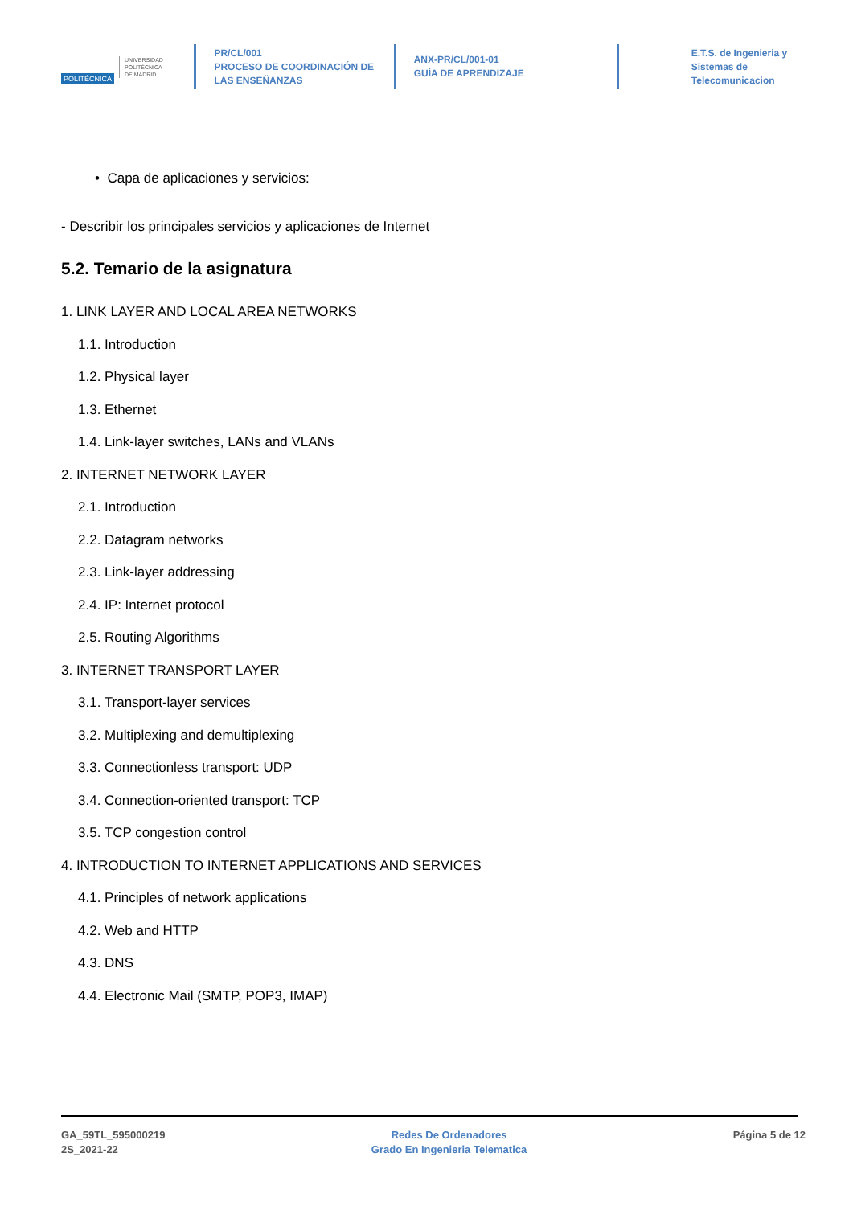POLITÉCNICA UNIVERSIDAD
POLITÉCNICA
DE MADRID
PR/CL/001
PROCESO DE COORDINACIÓN DE
LAS ENSEÑANZAS
ANX-PR/CL/001-01
GUÍA DE APRENDIZAJE
E.T.S. de Ingenieria y
Sistemas de
Telecomunicacion
• Capa de aplicaciones y servicios:
- Describir los principales servicios y aplicaciones de Internet
5.2. Temario de la asignatura
1. LINK LAYER AND LOCAL AREA NETWORKS
1.1. Introduction
1.2. Physical layer
1.3. Ethernet
1.4. Link-layer switches, LANs and VLANs
2. INTERNET NETWORK LAYER
2.1. Introduction
2.2. Datagram networks
2.3. Link-layer addressing
2.4. IP: Internet protocol
2.5. Routing Algorithms
3. INTERNET TRANSPORT LAYER
3.1. Transport-layer services
3.2. Multiplexing and demultiplexing
3.3. Connectionless transport: UDP
3.4. Connection-oriented transport: TCP
3.5. TCP congestion control
4. INTRODUCTION TO INTERNET APPLICATIONS AND SERVICES
4.1. Principles of network applications
4.2. Web and HTTP
4.3. DNS
4.4. Electronic Mail (SMTP, POP3, IMAP)
GA_59TL_595000219
2S_2021-22
Redes De Ordenadores
Grado En Ingenieria Telematica
Página 5 de 12